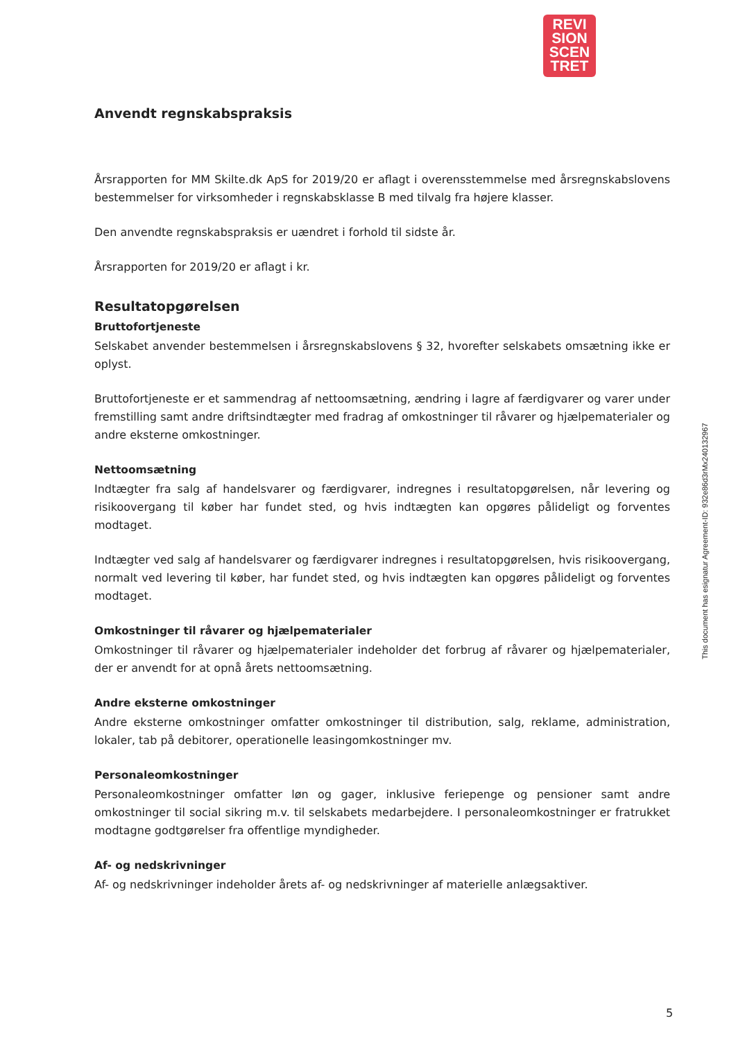REVI
SION
SCEN
TRET
Anvendt regnskabspraksis
Årsrapporten for MM Skilte.dk ApS for 2019/20 er aflagt i overensstemmelse med årsregnskabslovens bestemmelser for virksomheder i regnskabsklasse B med tilvalg fra højere klasser.
Den anvendte regnskabspraksis er uændret i forhold til sidste år.
Årsrapporten for 2019/20 er aflagt i kr.
Resultatopgørelsen
Bruttofortjeneste
Selskabet anvender bestemmelsen i årsregnskabslovens § 32, hvorefter selskabets omsætning ikke er oplyst.
Bruttofortjeneste er et sammendrag af nettoomsætning, ændring i lagre af færdigvarer og varer under fremstilling samt andre driftsindtægter med fradrag af omkostninger til råvarer og hjælpematerialer og andre eksterne omkostninger.
Nettoomsætning
Indtægter fra salg af handelsvarer og færdigvarer, indregnes i resultatopgørelsen, når levering og risikoovergang til køber har fundet sted, og hvis indtægten kan opgøres pålideligt og forventes modtaget.
Indtægter ved salg af handelsvarer og færdigvarer indregnes i resultatopgørelsen, hvis risikoovergang, normalt ved levering til køber, har fundet sted, og hvis indtægten kan opgøres pålideligt og forventes modtaget.
Omkostninger til råvarer og hjælpematerialer
Omkostninger til råvarer og hjælpematerialer indeholder det forbrug af råvarer og hjælpematerialer, der er anvendt for at opnå årets nettoomsætning.
Andre eksterne omkostninger
Andre eksterne omkostninger omfatter omkostninger til distribution, salg, reklame, administration, lokaler, tab på debitorer, operationelle leasingomkostninger mv.
Personaleomkostninger
Personaleomkostninger omfatter løn og gager, inklusive feriepenge og pensioner samt andre omkostninger til social sikring m.v. til selskabets medarbejdere. I personaleomkostninger er fratrukket modtagne godtgørelser fra offentlige myndigheder.
Af- og nedskrivninger
Af- og nedskrivninger indeholder årets af- og nedskrivninger af materielle anlægsaktiver.
This document has esignatur Agreement-ID: 932e86d3rMx240132967
5